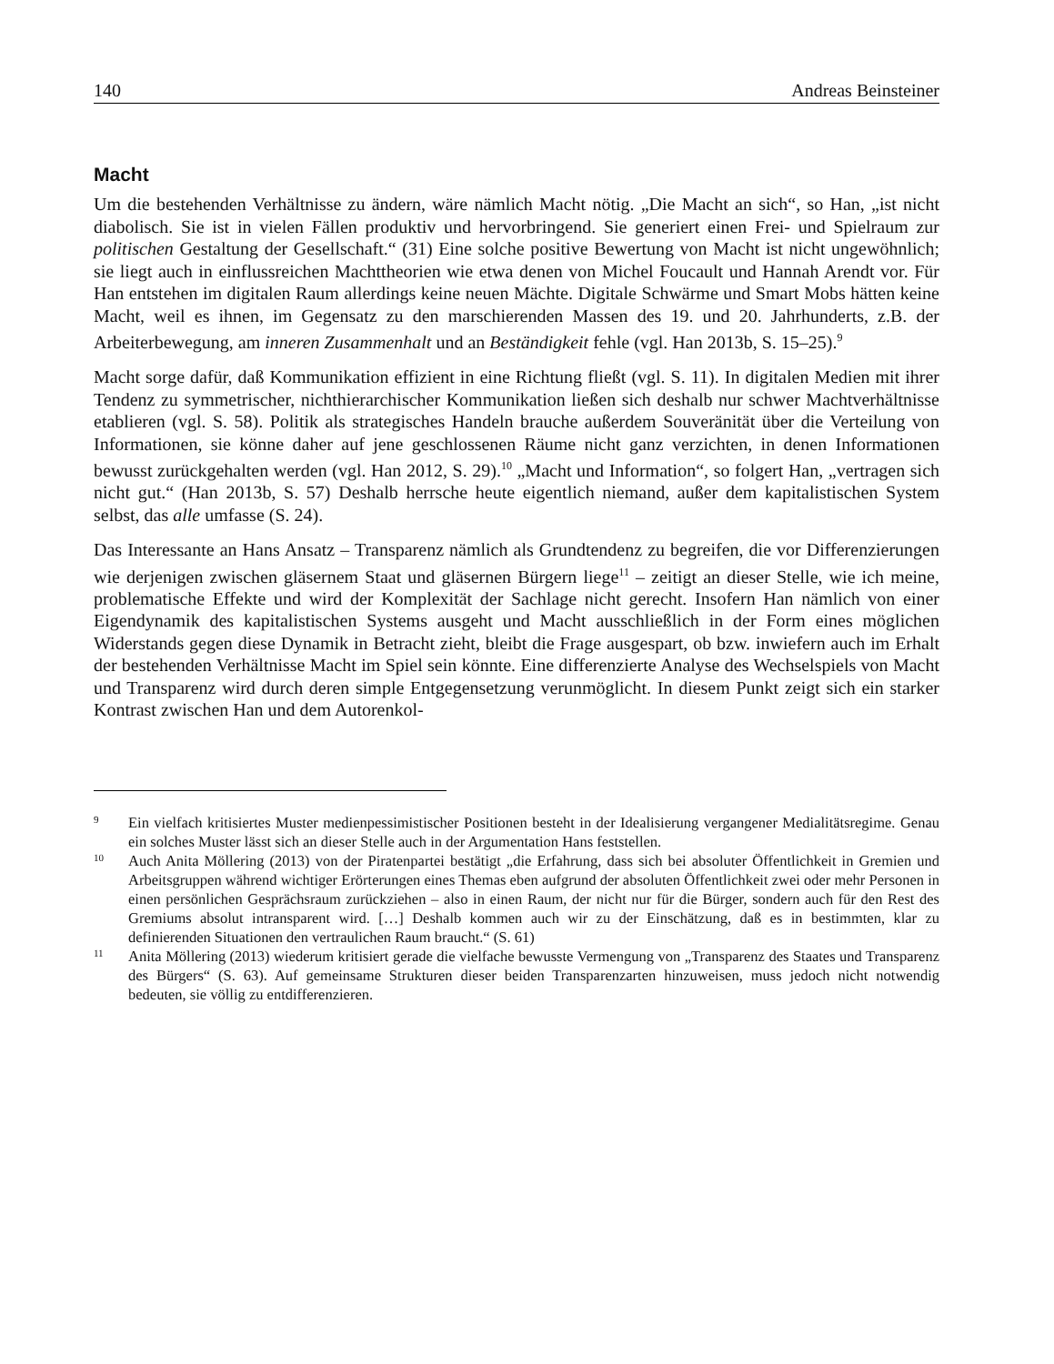140 Andreas Beinsteiner
Macht
Um die bestehenden Verhältnisse zu ändern, wäre nämlich Macht nötig. „Die Macht an sich“, so Han, „ist nicht diabolisch. Sie ist in vielen Fällen produktiv und hervorbringend. Sie generiert einen Frei- und Spielraum zur politischen Gestaltung der Gesellschaft.“ (31) Eine solche positive Bewertung von Macht ist nicht ungewöhnlich; sie liegt auch in einflussreichen Machttheorien wie etwa denen von Michel Foucault und Hannah Arendt vor. Für Han entstehen im digitalen Raum allerdings keine neuen Mächte. Digitale Schwärme und Smart Mobs hätten keine Macht, weil es ihnen, im Gegensatz zu den marschierenden Massen des 19. und 20. Jahrhunderts, z.B. der Arbeiterbewegung, am inneren Zusammenhalt und an Beständigkeit fehle (vgl. Han 2013b, S. 15–25).<sup>9</sup>
Macht sorge dafür, daß Kommunikation effizient in eine Richtung fließt (vgl. S. 11). In digitalen Medien mit ihrer Tendenz zu symmetrischer, nichthierarchischer Kommunikation ließen sich deshalb nur schwer Machtverhältnisse etablieren (vgl. S. 58). Politik als strategisches Handeln brauche außerdem Souveränität über die Verteilung von Informationen, sie könne daher auf jene geschlossenen Räume nicht ganz verzichten, in denen Informationen bewusst zurückgehalten werden (vgl. Han 2012, S. 29).<sup>10</sup> „Macht und Information“, so folgert Han, „vertragen sich nicht gut.“ (Han 2013b, S. 57) Deshalb herrsche heute eigentlich niemand, außer dem kapitalistischen System selbst, das alle umfasse (S. 24).
Das Interessante an Hans Ansatz – Transparenz nämlich als Grundtendenz zu begreifen, die vor Differenzierungen wie derjenigen zwischen gläsernem Staat und gläsernen Bürgern liege<sup>11</sup> – zeitigt an dieser Stelle, wie ich meine, problematische Effekte und wird der Komplexität der Sachlage nicht gerecht. Insofern Han nämlich von einer Eigendynamik des kapitalistischen Systems ausgeht und Macht ausschließlich in der Form eines möglichen Widerstands gegen diese Dynamik in Betracht zieht, bleibt die Frage ausgespart, ob bzw. inwiefern auch im Erhalt der bestehenden Verhältnisse Macht im Spiel sein könnte. Eine differenzierte Analyse des Wechselspiels von Macht und Transparenz wird durch deren simple Entgegensetzung verunmöglicht. In diesem Punkt zeigt sich ein starker Kontrast zwischen Han und dem Autorenkol-
9 Ein vielfach kritisiertes Muster medienpessimistischer Positionen besteht in der Idealisierung vergangener Medialitätsregime. Genau ein solches Muster lässt sich an dieser Stelle auch in der Argumentation Hans feststellen.
10 Auch Anita Möllering (2013) von der Piratenpartei bestätigt „die Erfahrung, dass sich bei absoluter Öffentlichkeit in Gremien und Arbeitsgruppen während wichtiger Erörterungen eines Themas eben aufgrund der absoluten Öffentlichkeit zwei oder mehr Personen in einen persönlichen Gesprächsraum zurückziehen – also in einen Raum, der nicht nur für die Bürger, sondern auch für den Rest des Gremiums absolut intransparent wird. […] Deshalb kommen auch wir zu der Einschätzung, daß es in bestimmten, klar zu definierenden Situationen den vertraulichen Raum braucht.“ (S. 61)
11 Anita Möllering (2013) wiederum kritisiert gerade die vielfache bewusste Vermengung von „Transparenz des Staates und Transparenz des Bürgers“ (S. 63). Auf gemeinsame Strukturen dieser beiden Transparenzarten hinzuweisen, muss jedoch nicht notwendig bedeuten, sie völlig zu entdifferenzieren.